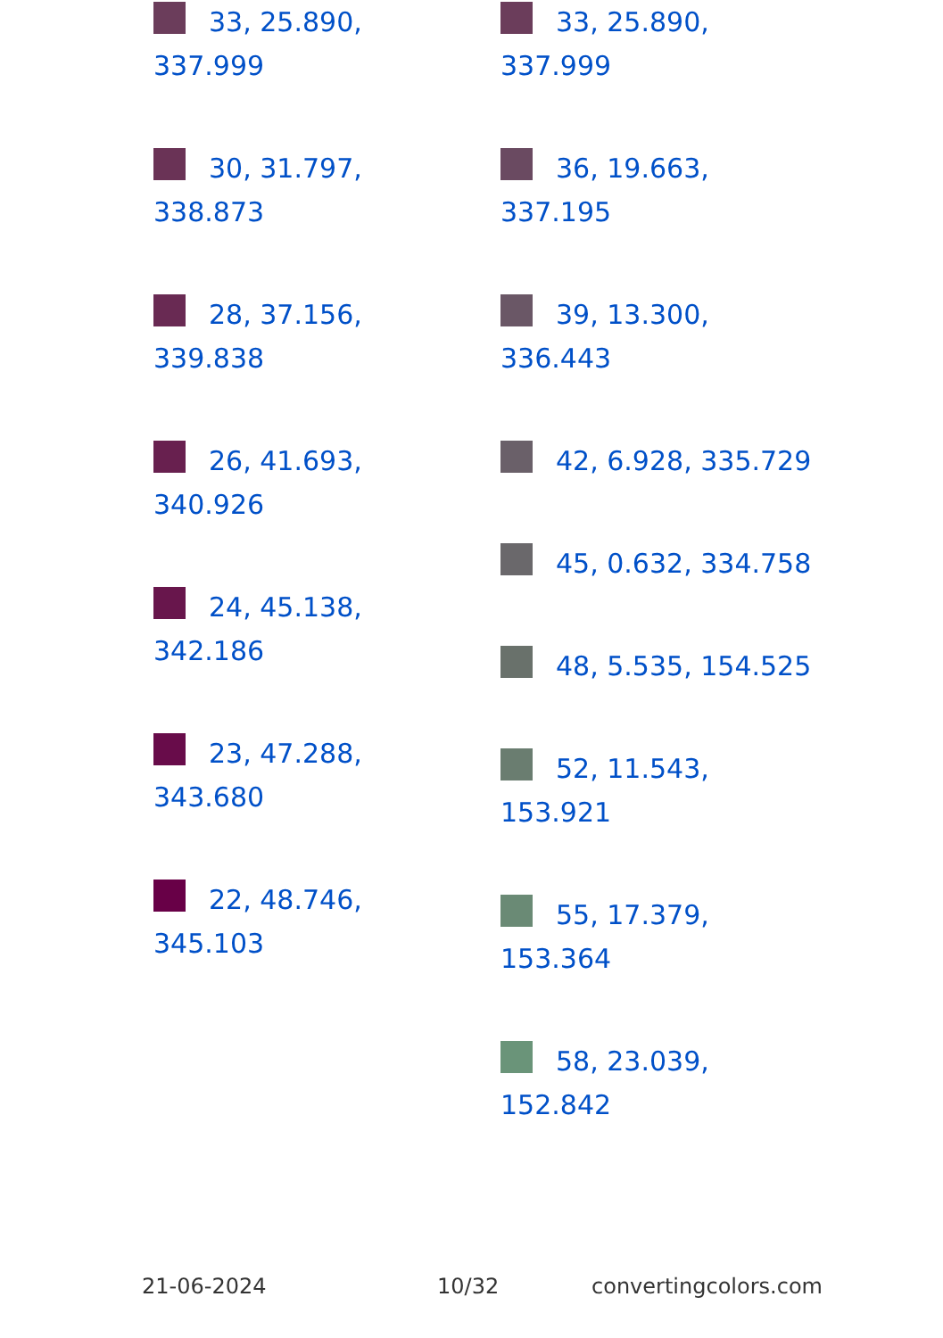33, 25.890, 337.999
30, 31.797, 338.873
28, 37.156, 339.838
26, 41.693, 340.926
24, 45.138, 342.186
23, 47.288, 343.680
22, 48.746, 345.103
33, 25.890, 337.999
36, 19.663, 337.195
39, 13.300, 336.443
42, 6.928, 335.729
45, 0.632, 334.758
48, 5.535, 154.525
52, 11.543, 153.921
55, 17.379, 153.364
58, 23.039, 152.842
21-06-2024 10/32 convertingcolors.com